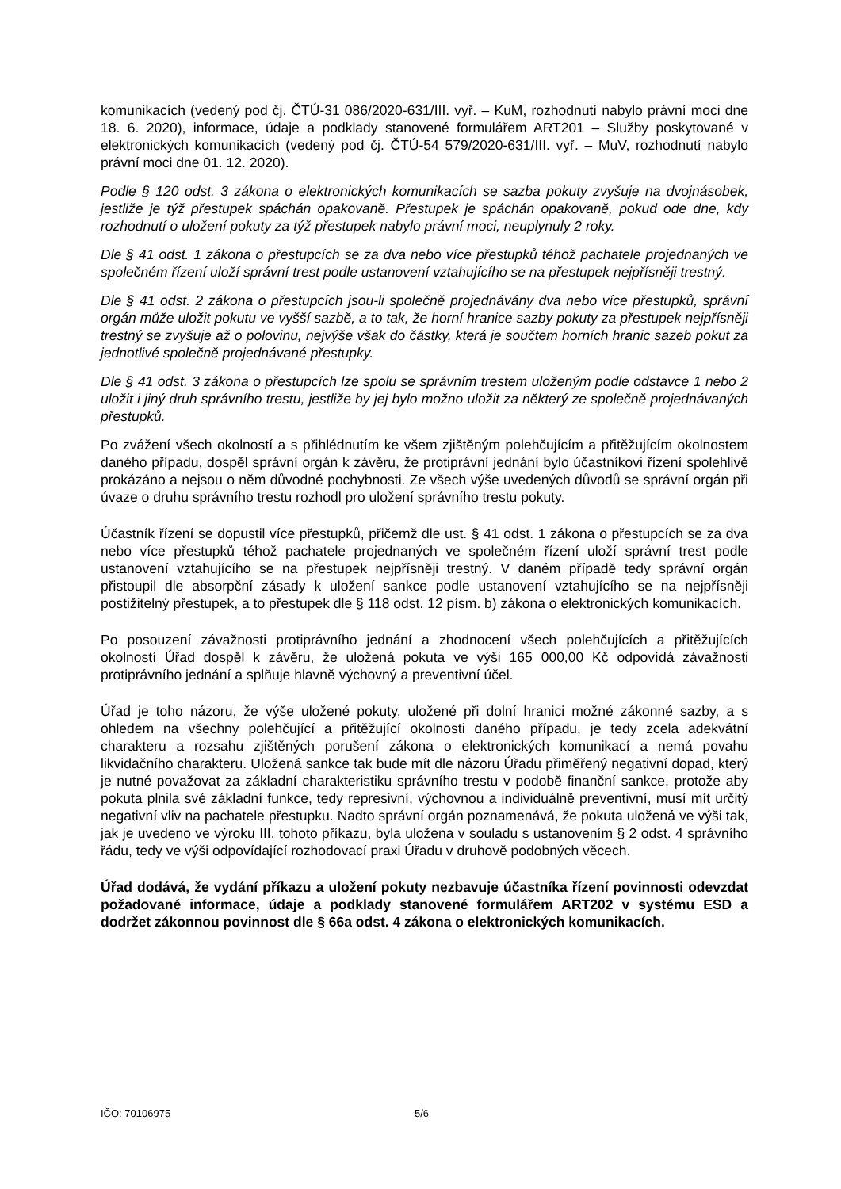komunikacích (vedený pod čj. ČTÚ-31 086/2020-631/III. vyř. – KuM, rozhodnutí nabylo právní moci dne 18. 6. 2020), informace, údaje a podklady stanovené formulářem ART201 – Služby poskytované v elektronických komunikacích (vedený pod čj. ČTÚ-54 579/2020-631/III. vyř. – MuV, rozhodnutí nabylo právní moci dne 01. 12. 2020).
Podle § 120 odst. 3 zákona o elektronických komunikacích se sazba pokuty zvyšuje na dvojnásobek, jestliže je týž přestupek spáchán opakovaně. Přestupek je spáchán opakovaně, pokud ode dne, kdy rozhodnutí o uložení pokuty za týž přestupek nabylo právní moci, neuplynuly 2 roky.
Dle § 41 odst. 1 zákona o přestupcích se za dva nebo více přestupků téhož pachatele projednaných ve společném řízení uloží správní trest podle ustanovení vztahujícího se na přestupek nejpřísněji trestný.
Dle § 41 odst. 2 zákona o přestupcích jsou-li společně projednávány dva nebo více přestupků, správní orgán může uložit pokutu ve vyšší sazbě, a to tak, že horní hranice sazby pokuty za přestupek nejpřísněji trestný se zvyšuje až o polovinu, nejvýše však do částky, která je součtem horních hranic sazeb pokut za jednotlivé společně projednávané přestupky.
Dle § 41 odst. 3 zákona o přestupcích lze spolu se správním trestem uloženým podle odstavce 1 nebo 2 uložit i jiný druh správního trestu, jestliže by jej bylo možno uložit za některý ze společně projednávaných přestupků.
Po zvážení všech okolností a s přihlédnutím ke všem zjištěným polehčujícím a přitěžujícím okolnostem daného případu, dospěl správní orgán k závěru, že protiprávní jednání bylo účastníkovi řízení spolehlivě prokázáno a nejsou o něm důvodné pochybnosti. Ze všech výše uvedených důvodů se správní orgán při úvaze o druhu správního trestu rozhodl pro uložení správního trestu pokuty.
Účastník řízení se dopustil více přestupků, přičemž dle ust. § 41 odst. 1 zákona o přestupcích se za dva nebo více přestupků téhož pachatele projednaných ve společném řízení uloží správní trest podle ustanovení vztahujícího se na přestupek nejpřísněji trestný. V daném případě tedy správní orgán přistoupil dle absorpční zásady k uložení sankce podle ustanovení vztahujícího se na nejpřísněji postižitelný přestupek, a to přestupek dle § 118 odst. 12 písm. b) zákona o elektronických komunikacích.
Po posouzení závažnosti protiprávního jednání a zhodnocení všech polehčujících a přitěžujících okolností Úřad dospěl k závěru, že uložená pokuta ve výši 165 000,00 Kč odpovídá závažnosti protiprávního jednání a splňuje hlavně výchovný a preventivní účel.
Úřad je toho názoru, že výše uložené pokuty, uložené při dolní hranici možné zákonné sazby, a s ohledem na všechny polehčující a přitěžující okolnosti daného případu, je tedy zcela adekvátní charakteru a rozsahu zjištěných porušení zákona o elektronických komunikací a nemá povahu likvidačního charakteru. Uložená sankce tak bude mít dle názoru Úřadu přiměřený negativní dopad, který je nutné považovat za základní charakteristiku správního trestu v podobě finanční sankce, protože aby pokuta plnila své základní funkce, tedy represivní, výchovnou a individuálně preventivní, musí mít určitý negativní vliv na pachatele přestupku. Nadto správní orgán poznamenává, že pokuta uložená ve výši tak, jak je uvedeno ve výroku III. tohoto příkazu, byla uložena v souladu s ustanovením § 2 odst. 4 správního řádu, tedy ve výši odpovídající rozhodovací praxi Úřadu v druhově podobných věcech.
Úřad dodává, že vydání příkazu a uložení pokuty nezbavuje účastníka řízení povinnosti odevzdat požadované informace, údaje a podklady stanovené formulářem ART202 v systému ESD a dodržet zákonnou povinnost dle § 66a odst. 4 zákona o elektronických komunikacích.
IČO: 70106975 5/6